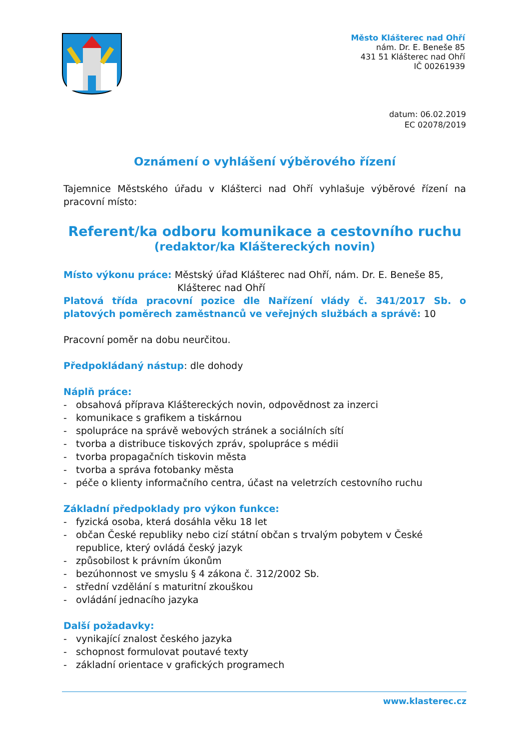Město Klášterec nad Ohří
nám. Dr. E. Beneše 85
431 51 Klášterec nad Ohří
IČ 00261939
datum: 06.02.2019
EC 02078/2019
Oznámení o vyhlášení výběrového řízení
Tajemnice Městského úřadu v Klášterci nad Ohří vyhlašuje výběrové řízení na pracovní místo:
Referent/ka odboru komunikace a cestovního ruchu
(redaktor/ka Kláštereckých novin)
Místo výkonu práce: Městský úřad Klášterec nad Ohří, nám. Dr. E. Beneše 85,
Klášterec nad Ohří
Platová třída pracovní pozice dle Nařízení vlády č. 341/2017 Sb. o platových poměrech zaměstnanců ve veřejných službách a správě: 10
Pracovní poměr na dobu neurčitou.
Předpokládaný nástup: dle dohody
Náplň práce:
- obsahová příprava Kláštereckých novin, odpovědnost za inzerci
- komunikace s grafikem a tiskárnou
- spolupráce na správě webových stránek a sociálních sítí
- tvorba a distribuce tiskových zpráv, spolupráce s médii
- tvorba propagačních tiskovin města
- tvorba a správa fotobanky města
- péče o klienty informačního centra, účast na veletrzích cestovního ruchu
Základní předpoklady pro výkon funkce:
- fyzická osoba, která dosáhla věku 18 let
- občan České republiky nebo cizí státní občan s trvalým pobytem v České republice, který ovládá český jazyk
- způsobilost k právním úkonům
- bezúhonnost ve smyslu § 4 zákona č. 312/2002 Sb.
- střední vzdělání s maturitní zkouškou
- ovládání jednacího jazyka
Další požadavky:
- vynikající znalost českého jazyka
- schopnost formulovat poutavé texty
- základní orientace v grafických programech
www.klasterec.cz